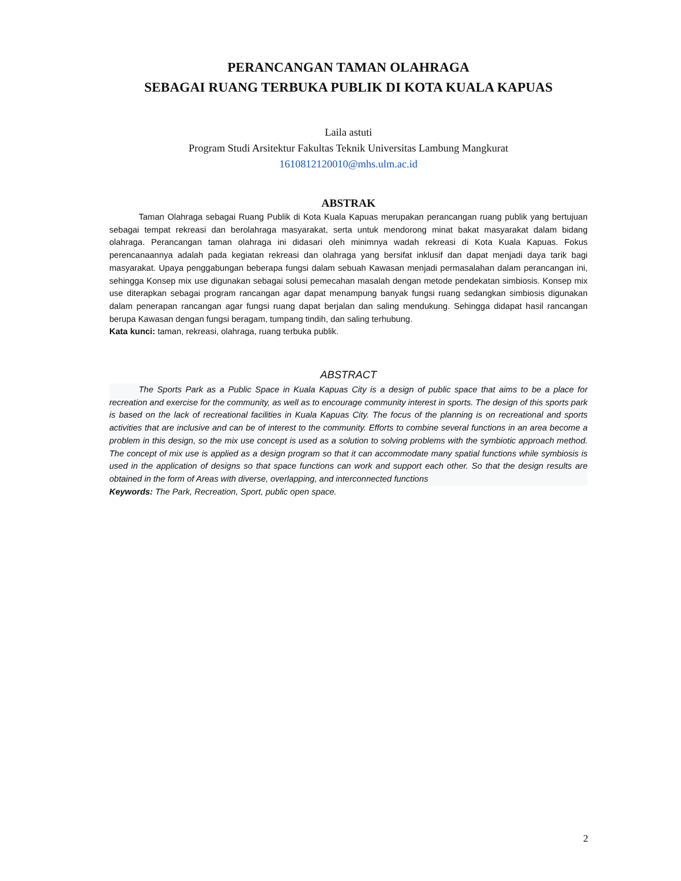PERANCANGAN TAMAN OLAHRAGA
SEBAGAI RUANG TERBUKA PUBLIK DI KOTA KUALA KAPUAS
Laila astuti
Program Studi Arsitektur Fakultas Teknik Universitas Lambung Mangkurat
1610812120010@mhs.ulm.ac.id
ABSTRAK
Taman Olahraga sebagai Ruang Publik di Kota Kuala Kapuas merupakan perancangan ruang publik yang bertujuan sebagai tempat rekreasi dan berolahraga masyarakat, serta untuk mendorong minat bakat masyarakat dalam bidang olahraga. Perancangan taman olahraga ini didasari oleh minimnya wadah rekreasi di Kota Kuala Kapuas. Fokus perencanaannya adalah pada kegiatan rekreasi dan olahraga yang bersifat inklusif dan dapat menjadi daya tarik bagi masyarakat. Upaya penggabungan beberapa fungsi dalam sebuah Kawasan menjadi permasalahan dalam perancangan ini, sehingga Konsep mix use digunakan sebagai solusi pemecahan masalah dengan metode pendekatan simbiosis. Konsep mix use diterapkan sebagai program rancangan agar dapat menampung banyak fungsi ruang sedangkan simbiosis digunakan dalam penerapan rancangan agar fungsi ruang dapat berjalan dan saling mendukung. Sehingga didapat hasil rancangan berupa Kawasan dengan fungsi beragam, tumpang tindih, dan saling terhubung.
Kata kunci: taman, rekreasi, olahraga, ruang terbuka publik.
ABSTRACT
The Sports Park as a Public Space in Kuala Kapuas City is a design of public space that aims to be a place for recreation and exercise for the community, as well as to encourage community interest in sports. The design of this sports park is based on the lack of recreational facilities in Kuala Kapuas City. The focus of the planning is on recreational and sports activities that are inclusive and can be of interest to the community. Efforts to combine several functions in an area become a problem in this design, so the mix use concept is used as a solution to solving problems with the symbiotic approach method. The concept of mix use is applied as a design program so that it can accommodate many spatial functions while symbiosis is used in the application of designs so that space functions can work and support each other. So that the design results are obtained in the form of Areas with diverse, overlapping, and interconnected functions
Keywords: The Park, Recreation, Sport, public open space.
2